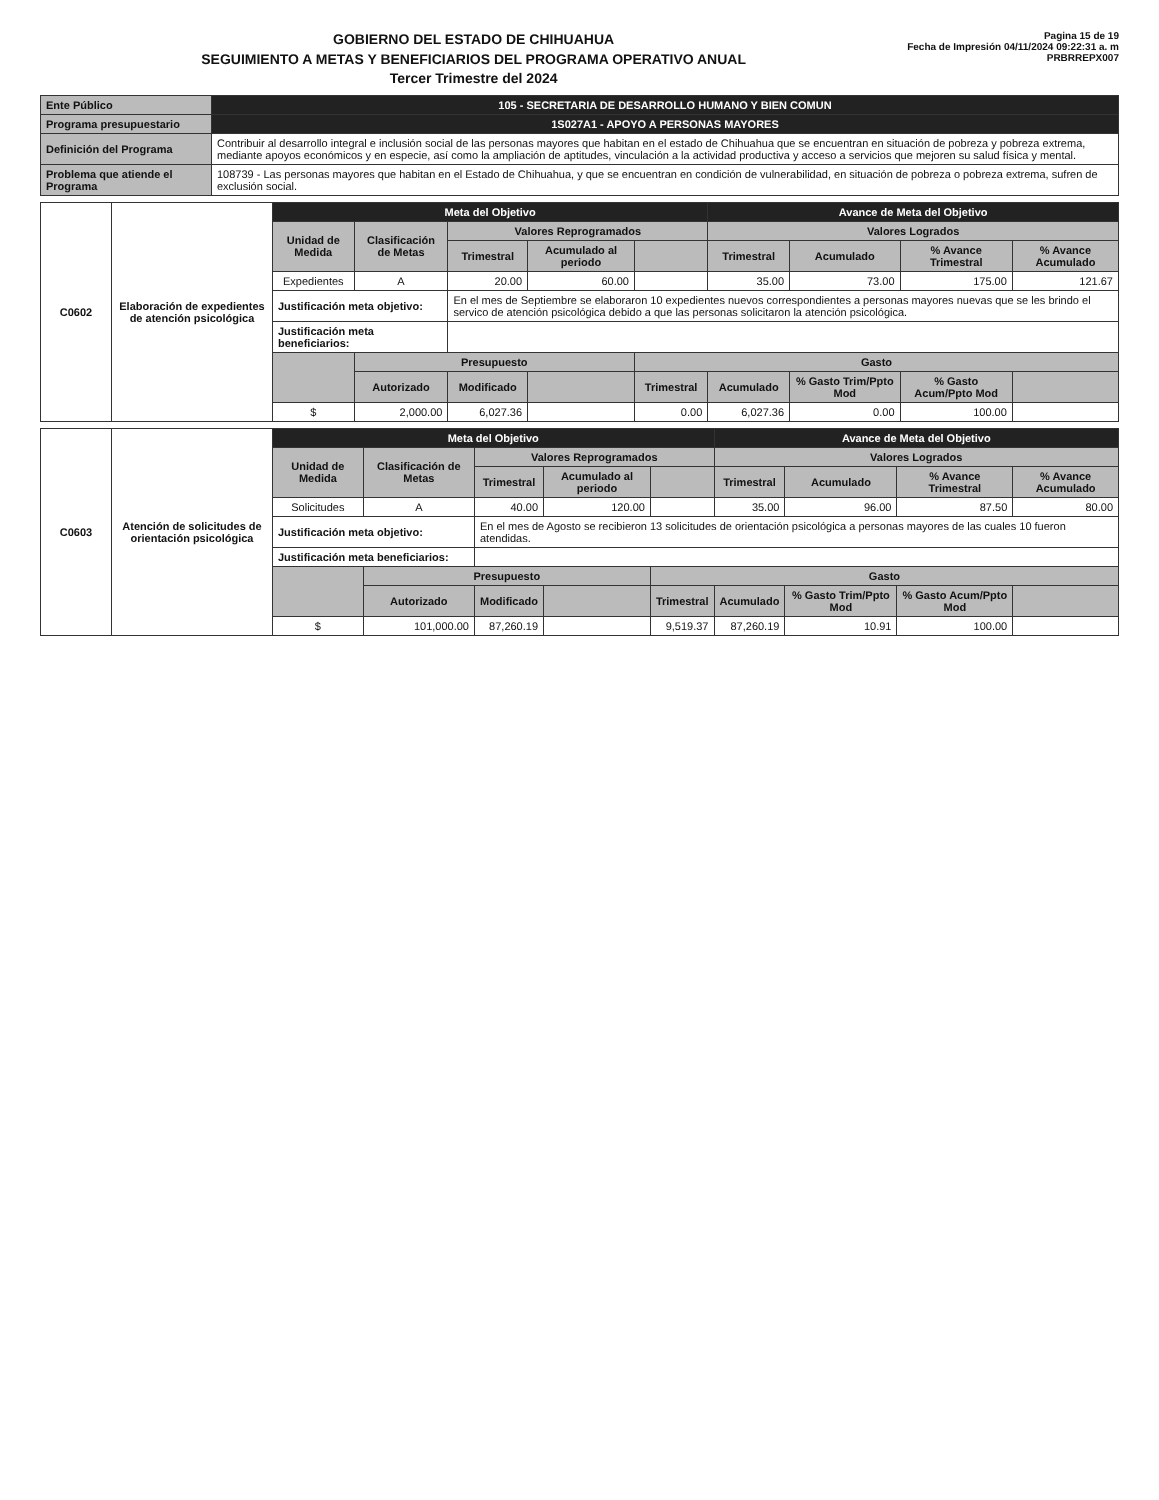GOBIERNO DEL ESTADO DE CHIHUAHUA
SEGUIMIENTO A METAS Y BENEFICIARIOS DEL PROGRAMA OPERATIVO ANUAL
Tercer Trimestre del 2024
Pagina 15 de 19
Fecha de Impresión 04/11/2024 09:22:31 a. m
PRBRREPX007
| Ente Público | 105 - SECRETARIA DE DESARROLLO HUMANO Y BIEN COMUN |
| Programa presupuestario | 1S027A1 - APOYO A PERSONAS MAYORES |
| Definición del Programa | Contribuir al desarrollo integral e inclusión social de las personas mayores que habitan en el estado de Chihuahua que se encuentran en situación de pobreza y pobreza extrema, mediante apoyos económicos y en especie, así como la ampliación de aptitudes, vinculación a la actividad productiva y acceso a servicios que mejoren su salud física y mental. |
| Problema que atiende el Programa | 108739 - Las personas mayores que habitan en el Estado de Chihuahua, y que se encuentran en condición de vulnerabilidad, en situación de pobreza o pobreza extrema, sufren de exclusión social. |
| C0602 | Elaboración de expedientes de atención psicológica | Meta del Objetivo | | | | | Avance de Meta del Objetivo | | | |
| | | Unidad de Medida | Clasificación de Metas | Valores Reprogramados | | | Valores Logrados | | | |
| | | | | Trimestral | Acumulado al periodo | | Trimestral | Acumulado | % Avance Trimestral | % Avance Acumulado |
| | | Expedientes | A | 20.00 | 60.00 | | 35.00 | 73.00 | 175.00 | 121.67 |
| | | Justificación meta objetivo: | | En el mes de Septiembre se elaboraron 10 expedientes nuevos correspondientes a personas mayores nuevas que se les brindo el servico de atención psicológica debido a que las personas solicitaron la atención psicológica. | | | | | | |
| | | Justificación meta beneficiarios: | | | | | | | | |
| | | | Presupuesto | | | Gasto | | | | |
| | | | Autorizado | Modificado | | Trimestral | Acumulado | % Gasto Trim/Ppto Mod | % Gasto Acum/Ppto Mod | |
| | | $ | 2,000.00 | 6,027.36 | | 0.00 | 6,027.36 | 0.00 | 100.00 | |
| C0603 | Atención de solicitudes de orientación psicológica | Meta del Objetivo | | | | | Avance de Meta del Objetivo | | | |
| | | Unidad de Medida | Clasificación de Metas | Valores Reprogramados | | | Valores Logrados | | | |
| | | | | Trimestral | Acumulado al periodo | | Trimestral | Acumulado | % Avance Trimestral | % Avance Acumulado |
| | | Solicitudes | A | 40.00 | 120.00 | | 35.00 | 96.00 | 87.50 | 80.00 |
| | | Justificación meta objetivo: | | En el mes de Agosto se recibieron 13 solicitudes de orientación psicológica a personas mayores de las cuales 10 fueron atendidas. | | | | | | |
| | | Justificación meta beneficiarios: | | | | | | | | |
| | | | Presupuesto | | | Gasto | | | | |
| | | | Autorizado | Modificado | | Trimestral | Acumulado | % Gasto Trim/Ppto Mod | % Gasto Acum/Ppto Mod | |
| | | $ | 101,000.00 | 87,260.19 | | 9,519.37 | 87,260.19 | 10.91 | 100.00 | |